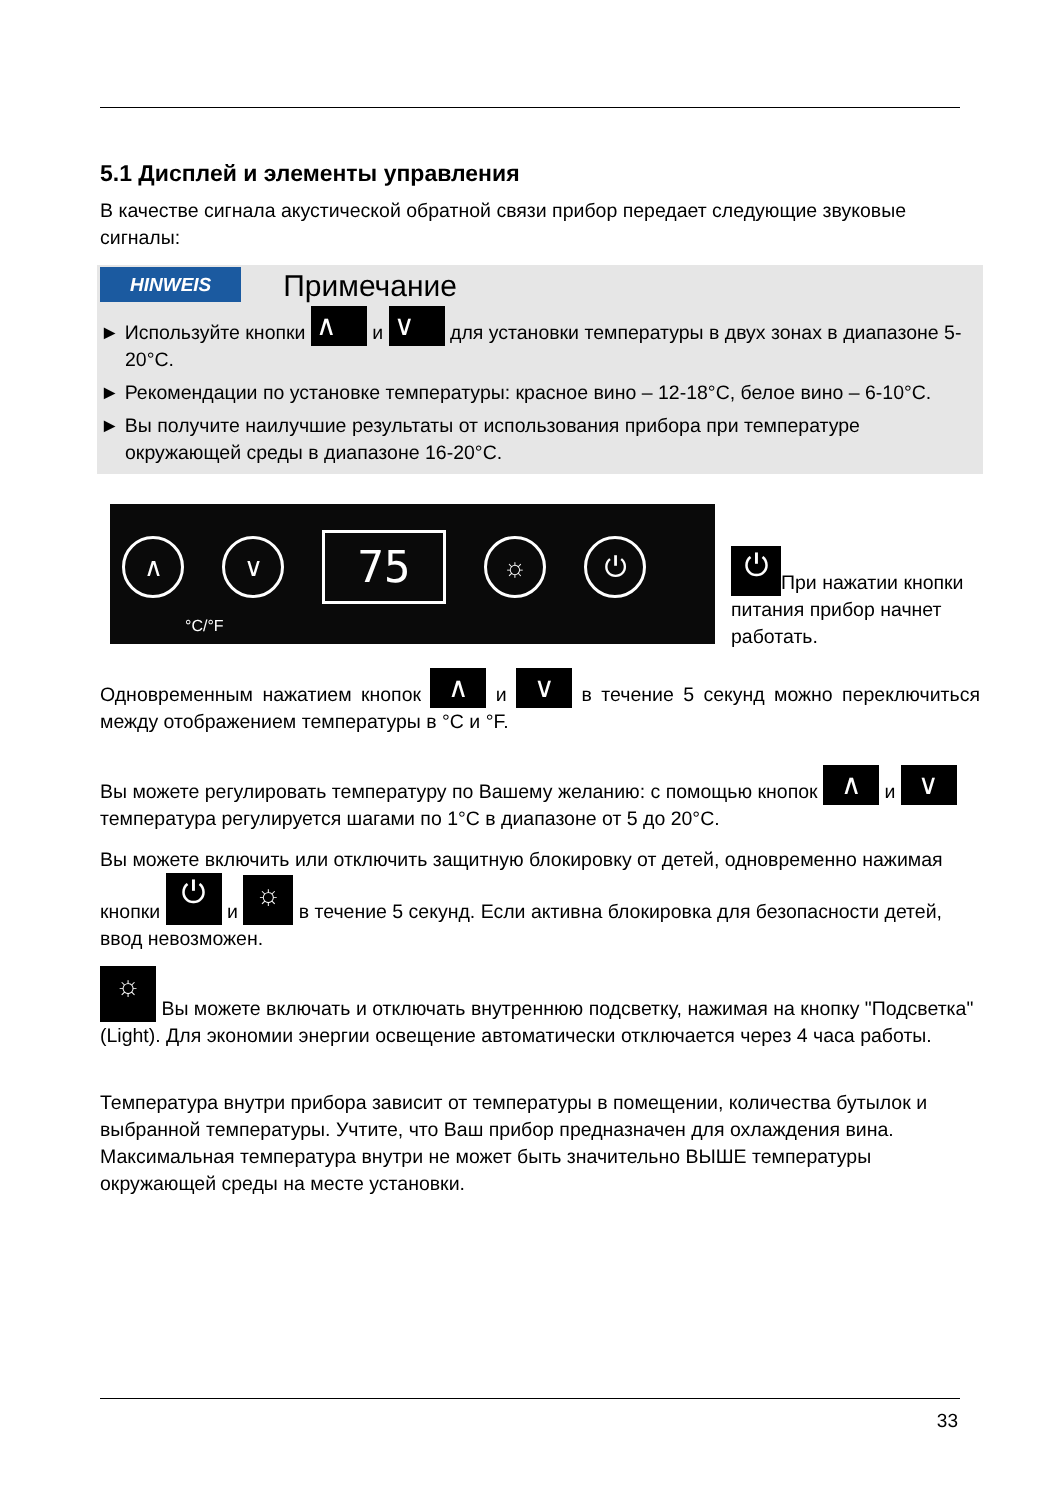5.1 Дисплей и элементы управления
В качестве сигнала акустической обратной связи прибор передает следующие звуковые сигналы:
HINWEIS Примечание
► Используйте кнопки ∧ и ∨ для установки температуры в двух зонах в диапазоне 5-20°C.
► Рекомендации по установке температуры: красное вино – 12-18°C, белое вино – 6-10°C.
► Вы получите наилучшие результаты от использования прибора при температуре окружающей среды в диапазоне 16-20°C.
∧ ∨
75
☼ ⏻
°C/°F
⏻ При нажатии кнопки питания прибор начнет работать.
Одновременным нажатием кнопок ∧ и ∨ в течение 5 секунд можно переключиться между отображением температуры в °C и °F.
Вы можете регулировать температуру по Вашему желанию: с помощью кнопок ∧ и ∨ температура регулируется шагами по 1°C в диапазоне от 5 до 20°C.
Вы можете включить или отключить защитную блокировку от детей, одновременно нажимая кнопки ⏻ и ☼ в течение 5 секунд. Если активна блокировка для безопасности детей, ввод невозможен.
☼ Вы можете включать и отключать внутреннюю подсветку, нажимая на кнопку "Подсветка" (Light). Для экономии энергии освещение автоматически отключается через 4 часа работы.
Температура внутри прибора зависит от температуры в помещении, количества бутылок и выбранной температуры. Учтите, что Ваш прибор предназначен для охлаждения вина. Максимальная температура внутри не может быть значительно ВЫШЕ температуры окружающей среды на месте установки.
33